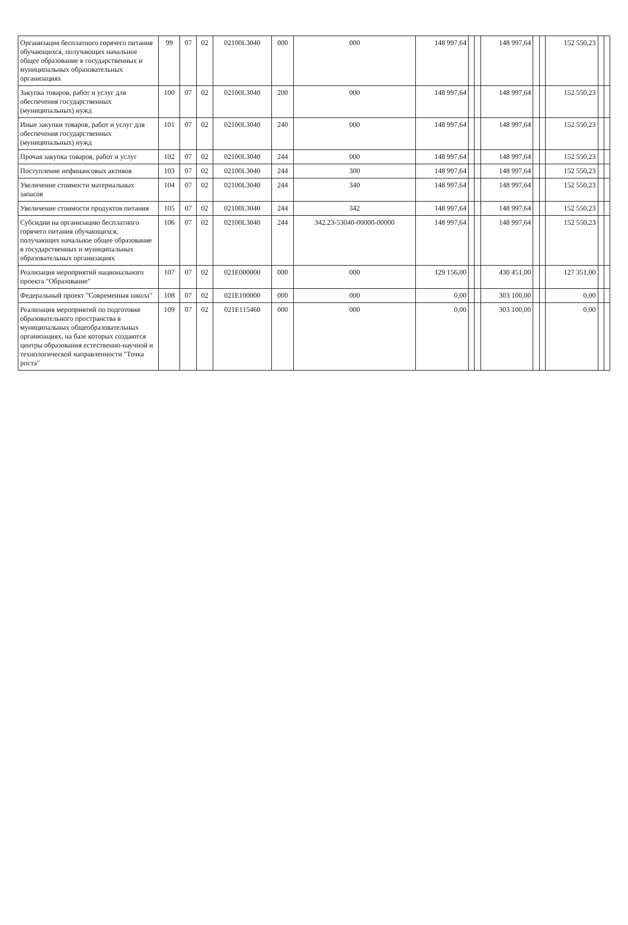| Организация бесплатного горячего питания обучающихся, получающих начальное общее образование в государственных и муниципальных образовательных организациях | 99 | 07 | 02 | 02100L3040 | 000 | 000 | 148 997,64 | | | 148 997,64 | | | 152 550,23 | | |
| Закупка товаров, работ и услуг для обеспечения государственных (муниципальных) нужд | 100 | 07 | 02 | 02100L3040 | 200 | 000 | 148 997,64 | | | 148 997,64 | | | 152 550,23 | | |
| Иные закупки товаров, работ и услуг для обеспечения государственных (муниципальных) нужд | 101 | 07 | 02 | 02100L3040 | 240 | 000 | 148 997,64 | | | 148 997,64 | | | 152 550,23 | | |
| Прочая закупка товаров, работ и услуг | 102 | 07 | 02 | 02100L3040 | 244 | 000 | 148 997,64 | | | 148 997,64 | | | 152 550,23 | | |
| Поступление нефинансовых активов | 103 | 07 | 02 | 02100L3040 | 244 | 300 | 148 997,64 | | | 148 997,64 | | | 152 550,23 | | |
| Увеличение стоимости материальных запасов | 104 | 07 | 02 | 02100L3040 | 244 | 340 | 148 997,64 | | | 148 997,64 | | | 152 550,23 | | |
| Увеличение стоимости продуктов питания | 105 | 07 | 02 | 02100L3040 | 244 | 342 | 148 997,64 | | | 148 997,64 | | | 152 550,23 | | |
| Субсидии на организацию бесплатного горячего питания обучающихся, получающих начальное общее образование в государственных и муниципальных образовательных организациях | 106 | 07 | 02 | 02100L3040 | 244 | 342.23-53040-00000-00000 | 148 997,64 | | | 148 997,64 | | | 152 550,23 | | |
| Реализация мероприятий национального проекта "Образование" | 107 | 07 | 02 | 021E000000 | 000 | 000 | 129 156,00 | | | 430 451,00 | | | 127 351,00 | | |
| Федеральный проект "Современная школа" | 108 | 07 | 02 | 021E100000 | 000 | 000 | 0,00 | | | 303 100,00 | | | 0,00 | | |
| Реализация мероприятий по подготовке образовательного пространства в муниципальных общеобразовательных организациях, на базе которых создаются центры образования естественно-научной и технологической направленности "Точка роста" | 109 | 07 | 02 | 021E115460 | 000 | 000 | 0,00 | | | 303 100,00 | | | 0,00 | | |